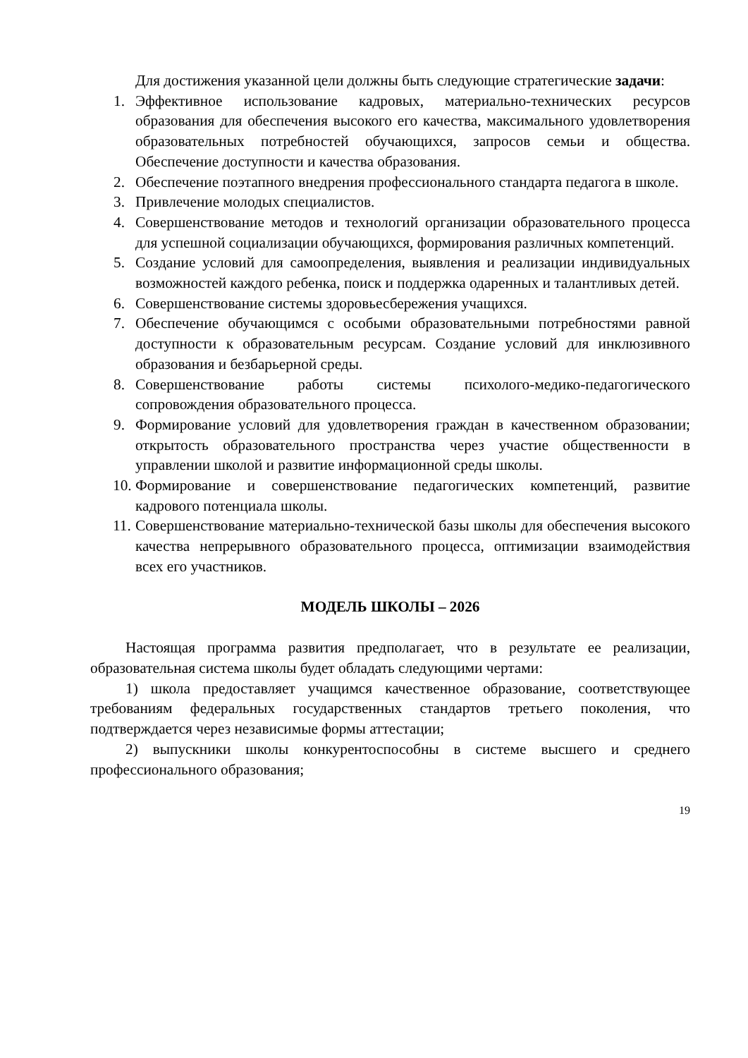Для достижения указанной цели должны быть следующие стратегические задачи:
1. Эффективное использование кадровых, материально-технических ресурсов образования для обеспечения высокого его качества, максимального удовлетворения образовательных потребностей обучающихся, запросов семьи и общества. Обеспечение доступности и качества образования.
2. Обеспечение поэтапного внедрения профессионального стандарта педагога в школе.
3. Привлечение молодых специалистов.
4. Совершенствование методов и технологий организации образовательного процесса для успешной социализации обучающихся, формирования различных компетенций.
5. Создание условий для самоопределения, выявления и реализации индивидуальных возможностей каждого ребенка, поиск и поддержка одаренных и талантливых детей.
6. Совершенствование системы здоровьесбережения учащихся.
7. Обеспечение обучающимся с особыми образовательными потребностями равной доступности к образовательным ресурсам. Создание условий для инклюзивного образования и безбарьерной среды.
8. Совершенствование работы системы психолого-медико-педагогического сопровождения образовательного процесса.
9. Формирование условий для удовлетворения граждан в качественном образовании; открытость образовательного пространства через участие общественности в управлении школой и развитие информационной среды школы.
10. Формирование и совершенствование педагогических компетенций, развитие кадрового потенциала школы.
11. Совершенствование материально-технической базы школы для обеспечения высокого качества непрерывного образовательного процесса, оптимизации взаимодействия всех его участников.
МОДЕЛЬ ШКОЛЫ – 2026
Настоящая программа развития предполагает, что в результате ее реализации, образовательная система школы будет обладать следующими чертами:
1) школа предоставляет учащимся качественное образование, соответствующее требованиям федеральных государственных стандартов третьего поколения, что подтверждается через независимые формы аттестации;
2) выпускники школы конкурентоспособны в системе высшего и среднего профессионального образования;
19